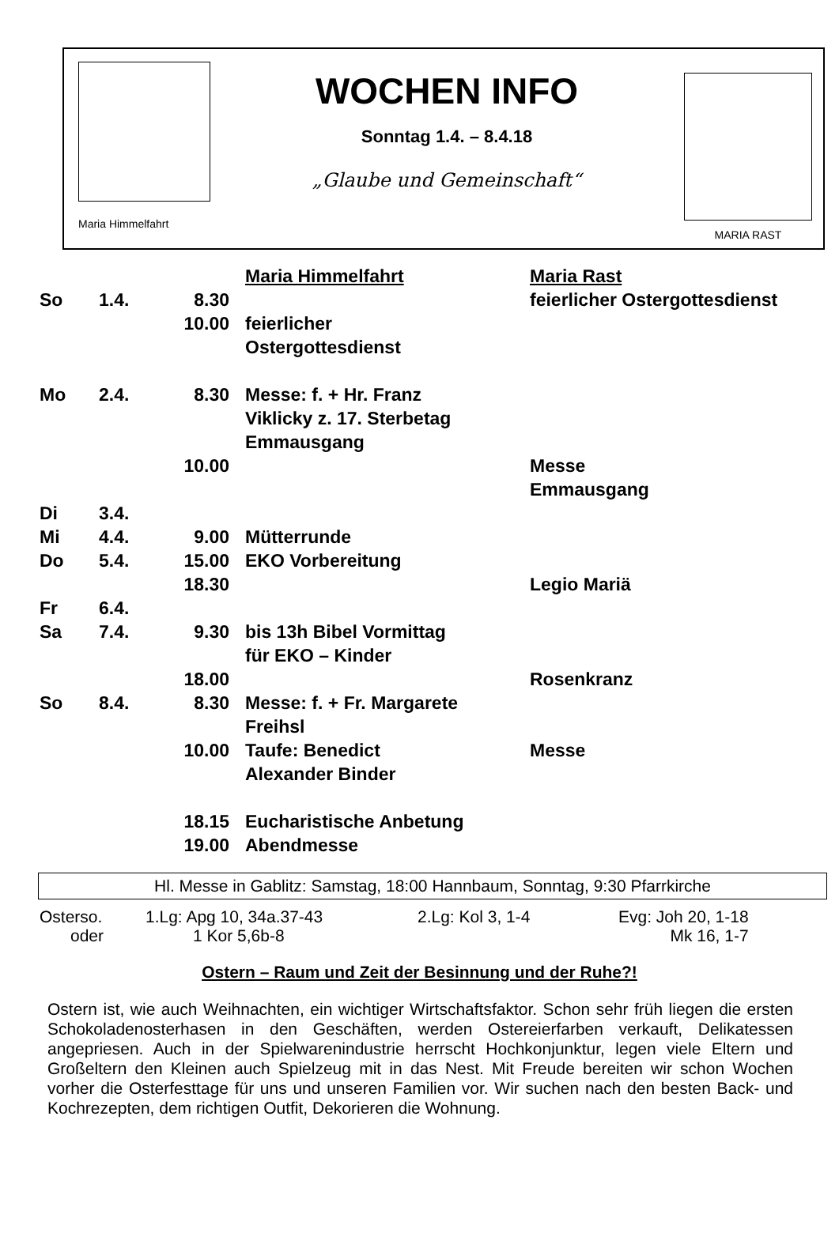Maria Himmelfahrt
WOCHEN INFO
Sonntag 1.4. – 8.4.18
„Glaube und Gemeinschaft“
MARIA RAST
| | | | Maria Himmelfahrt | Maria Rast |
| So | 1.4. | 8.30 | | feierlicher Ostergottesdienst |
| | | 10.00 | feierlicher Ostergottesdienst | |
| Mo | 2.4. | 8.30 | Messe: f. + Hr. Franz Viklicky z. 17. Sterbetag Emmausgang | |
| | | 10.00 | | Messe Emmausgang |
| Di | 3.4. | | | |
| Mi | 4.4. | 9.00 | Mütterrunde | |
| Do | 5.4. | 15.00 | EKO Vorbereitung | |
| | | 18.30 | | Legio Mariä |
| Fr | 6.4. | | | |
| Sa | 7.4. | 9.30 | bis 13h Bibel Vormittag für EKO – Kinder | |
| | | 18.00 | | Rosenkranz |
| So | 8.4. | 8.30 | Messe: f. + Fr. Margarete Freihsl | |
| | | 10.00 | Taufe: Benedict Alexander Binder | Messe |
| | | 18.15 | Eucharistische Anbetung | |
| | | 19.00 | Abendmesse | |
Hl. Messe in Gablitz: Samstag, 18:00 Hannbaum, Sonntag, 9:30 Pfarrkirche
| Osterso. | 1.Lg: Apg 10, 34a.37-43 | 2.Lg: Kol 3, 1-4 | Evg: Joh 20, 1-18 |
| oder | 1 Kor 5,6b-8 | | Mk 16, 1-7 |
Ostern – Raum und Zeit der Besinnung und der Ruhe?!
Ostern ist, wie auch Weihnachten, ein wichtiger Wirtschaftsfaktor. Schon sehr früh liegen die ersten Schokoladenosterhasen in den Geschäften, werden Ostereierfarben verkauft, Delikatessen angepriesen. Auch in der Spielwarenindustrie herrscht Hochkonjunktur, legen viele Eltern und Großeltern den Kleinen auch Spielzeug mit in das Nest. Mit Freude bereiten wir schon Wochen vorher die Osterfesttage für uns und unseren Familien vor. Wir suchen nach den besten Back- und Kochrezepten, dem richtigen Outfit, Dekorieren die Wohnung.